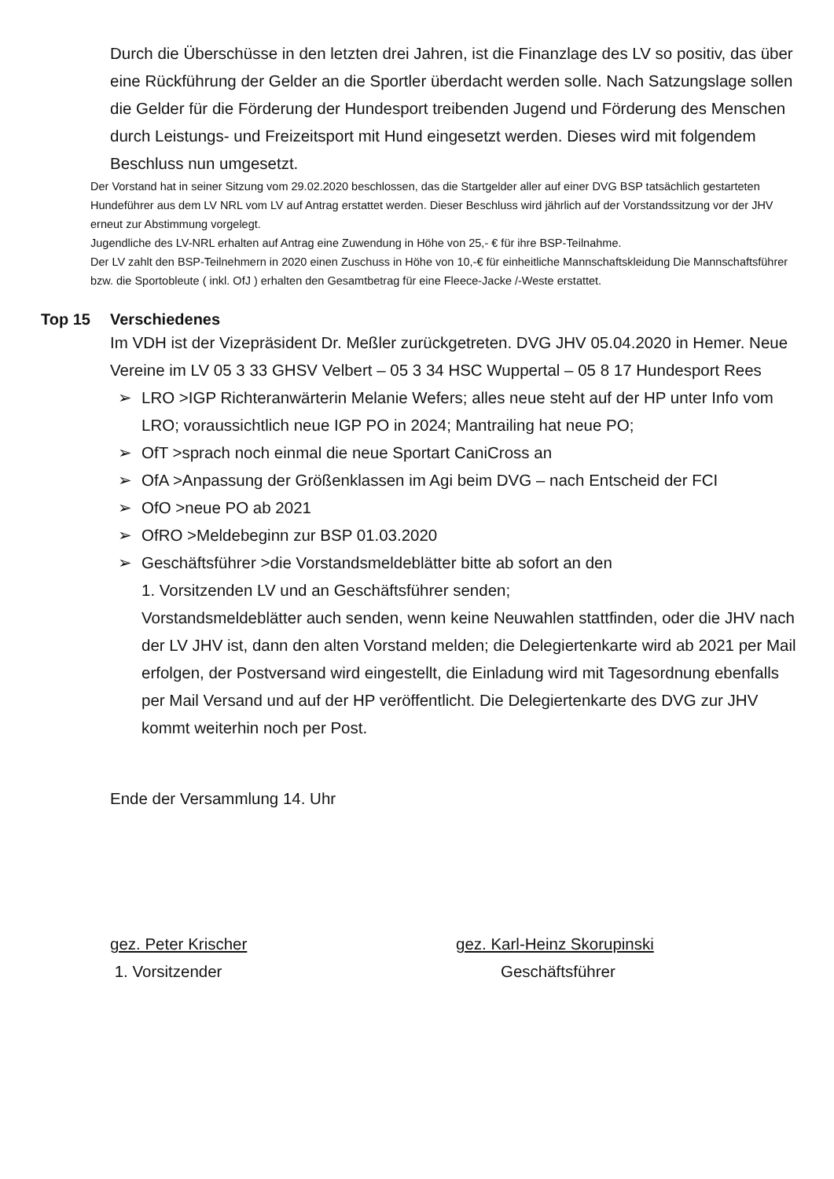Durch die Überschüsse in den letzten drei Jahren, ist die Finanzlage des LV so positiv, das über eine Rückführung der Gelder an die Sportler überdacht werden solle. Nach Satzungslage sollen die Gelder für die Förderung der Hundesport treibenden Jugend und Förderung des Menschen durch Leistungs- und Freizeitsport mit Hund eingesetzt werden. Dieses wird mit folgendem Beschluss nun umgesetzt.
Der Vorstand hat in seiner Sitzung vom 29.02.2020 beschlossen, das die Startgelder aller auf einer DVG BSP tatsächlich gestarteten Hundeführer aus dem LV NRL vom LV auf Antrag erstattet werden. Dieser Beschluss wird jährlich auf der Vorstandssitzung vor der JHV erneut zur Abstimmung vorgelegt.
Jugendliche des LV-NRL erhalten auf Antrag eine Zuwendung in Höhe von 25,- € für ihre BSP-Teilnahme.
Der LV zahlt den BSP-Teilnehmern in 2020 einen Zuschuss in Höhe von 10,-€ für einheitliche Mannschaftskleidung Die Mannschaftsführer bzw. die Sportobleute ( inkl. OfJ ) erhalten den Gesamtbetrag für eine Fleece-Jacke /-Weste erstattet.
Top 15 Verschiedenes
Im VDH ist der Vizepräsident Dr. Meßler zurückgetreten. DVG JHV 05.04.2020 in Hemer. Neue Vereine im LV 05 3 33 GHSV Velbert – 05 3 34 HSC Wuppertal – 05 8 17 Hundesport Rees
➢ LRO >IGP Richteranwärterin Melanie Wefers; alles neue steht auf der HP unter Info vom LRO; voraussichtlich neue IGP PO in 2024; Mantrailing hat neue PO;
➢ OfT >sprach noch einmal die neue Sportart CaniCross an
➢ OfA >Anpassung der Größenklassen im Agi beim DVG – nach Entscheid der FCI
➢ OfO >neue PO ab 2021
➢ OfRO >Meldebeginn zur BSP 01.03.2020
➢ Geschäftsführer >die Vorstandsmeldeblätter bitte ab sofort an den
1. Vorsitzenden LV und an Geschäftsführer senden;
Vorstandsmeldeblätter auch senden, wenn keine Neuwahlen stattfinden, oder die JHV nach der LV JHV ist, dann den alten Vorstand melden; die Delegiertenkarte wird ab 2021 per Mail erfolgen, der Postversand wird eingestellt, die Einladung wird mit Tagesordnung ebenfalls per Mail Versand und auf der HP veröffentlicht. Die Delegiertenkarte des DVG zur JHV kommt weiterhin noch per Post.
Ende der Versammlung 14. Uhr
gez. Peter Krischer
1. Vorsitzender
gez. Karl-Heinz Skorupinski
Geschäftsführer